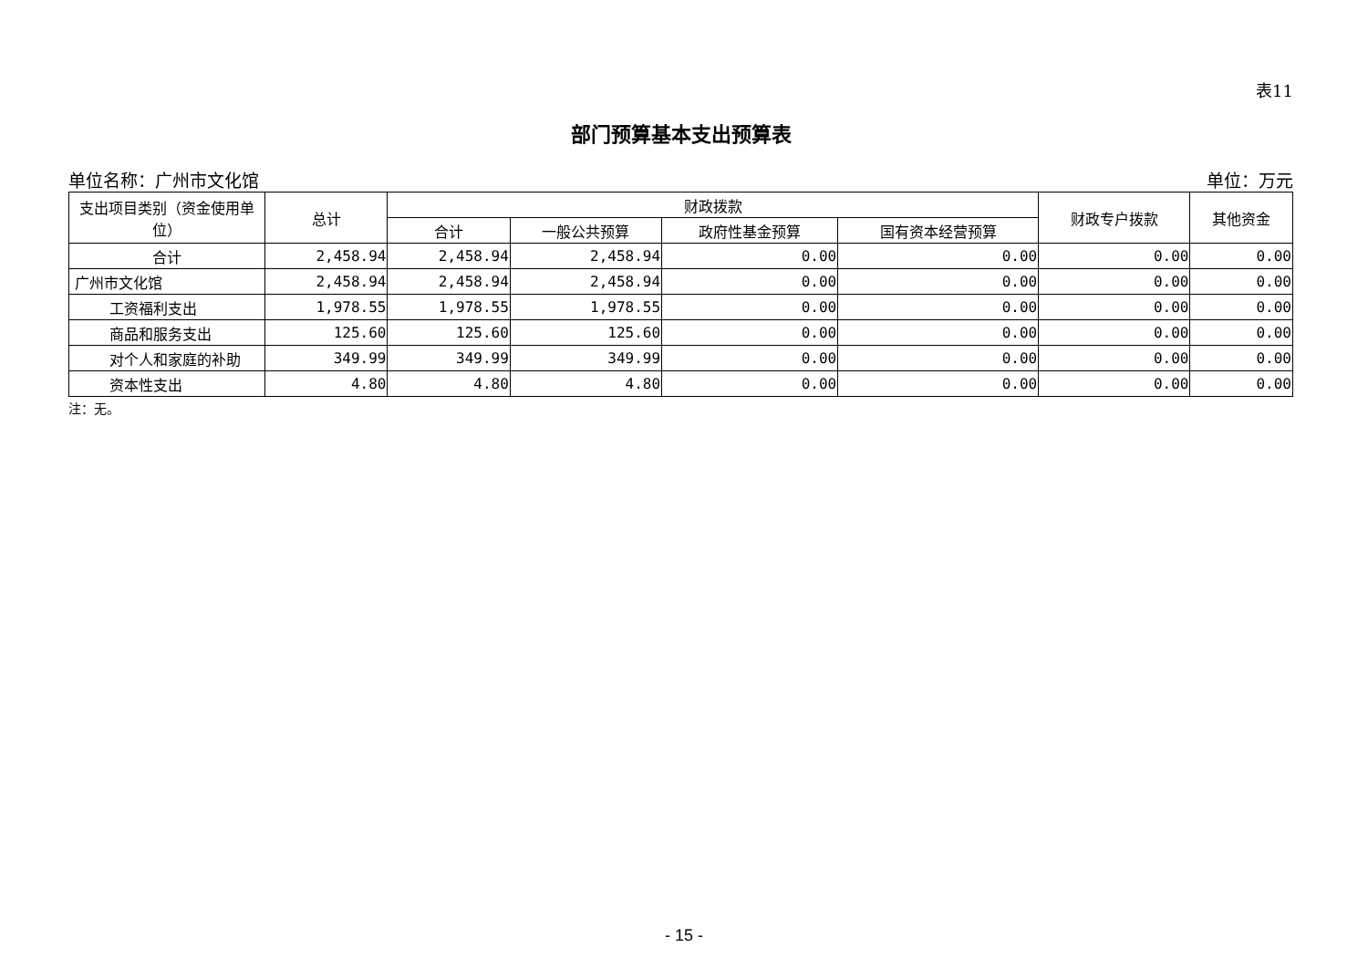表11
部门预算基本支出预算表
单位名称：广州市文化馆 单位：万元
| 支出项目类别（资金使用单位） | 总计 | 财政拨款 | | | | 财政专户拨款 | 其他资金 |
| --- | --- | --- | --- | --- | --- | --- | --- |
| | | 合计 | 一般公共预算 | 政府性基金预算 | 国有资本经营预算 | | |
| 合计 | 2,458.94 | 2,458.94 | 2,458.94 | 0.00 | 0.00 | 0.00 | 0.00 |
| 广州市文化馆 | 2,458.94 | 2,458.94 | 2,458.94 | 0.00 | 0.00 | 0.00 | 0.00 |
| 工资福利支出 | 1,978.55 | 1,978.55 | 1,978.55 | 0.00 | 0.00 | 0.00 | 0.00 |
| 商品和服务支出 | 125.60 | 125.60 | 125.60 | 0.00 | 0.00 | 0.00 | 0.00 |
| 对个人和家庭的补助 | 349.99 | 349.99 | 349.99 | 0.00 | 0.00 | 0.00 | 0.00 |
| 资本性支出 | 4.80 | 4.80 | 4.80 | 0.00 | 0.00 | 0.00 | 0.00 |
注：无。
- 15 -